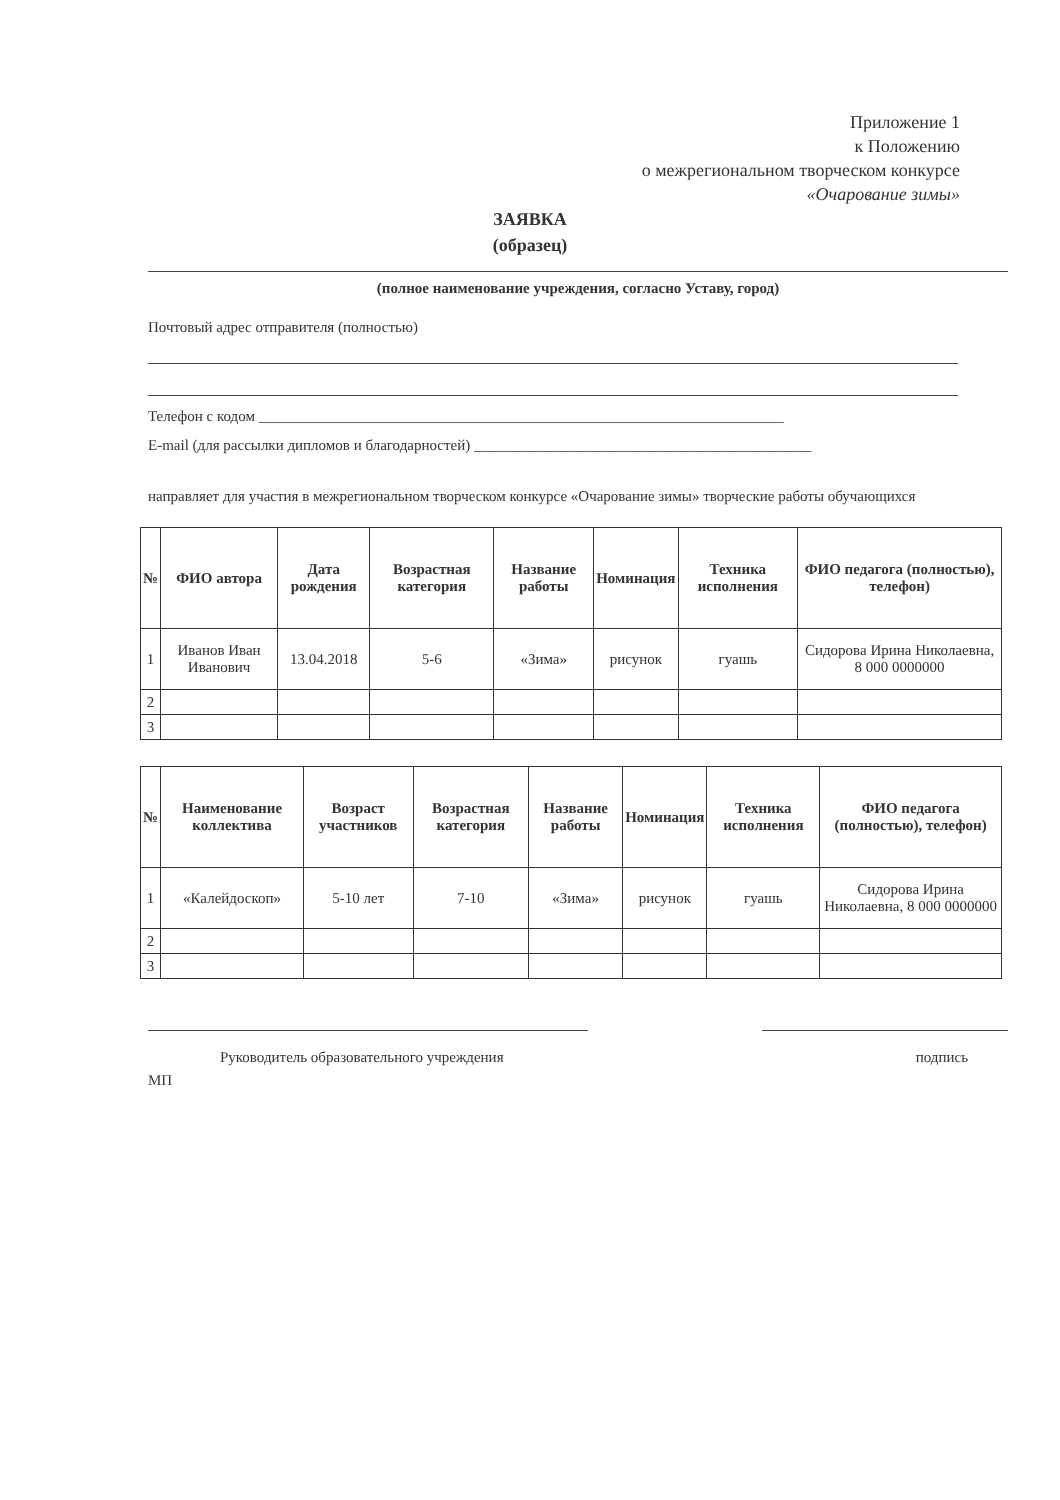Приложение 1
к Положению
о межрегиональном творческом конкурсе
«Очарование зимы»
ЗАЯВКА
(образец)
(полное наименование учреждения, согласно Уставу, город)
Почтовый адрес отправителя (полностью)
Телефон с кодом ______________________________________________________________________
E-mail (для рассылки дипломов и благодарностей) _____________________________________________
направляет для участия в межрегиональном творческом конкурсе «Очарование зимы» творческие работы обучающихся
| № | ФИО автора | Дата рождения | Возрастная категория | Название работы | Номинация | Техника исполнения | ФИО педагога (полностью), телефон) |
| --- | --- | --- | --- | --- | --- | --- | --- |
| 1 | Иванов Иван Иванович | 13.04.2018 | 5-6 | «Зима» | рисунок | гуашь | Сидорова Ирина Николаевна, 8 000 0000000 |
| 2 | | | | | | | |
| 3 | | | | | | | |
| № | Наименование коллектива | Возраст участников | Возрастная категория | Название работы | Номинация | Техника исполнения | ФИО педагога (полностью), телефон) |
| --- | --- | --- | --- | --- | --- | --- | --- |
| 1 | «Калейдоскоп» | 5-10 лет | 7-10 | «Зима» | рисунок | гуашь | Сидорова Ирина Николаевна, 8 000 0000000 |
| 2 | | | | | | | |
| 3 | | | | | | | |
Руководитель образовательного учреждения подпись
МП